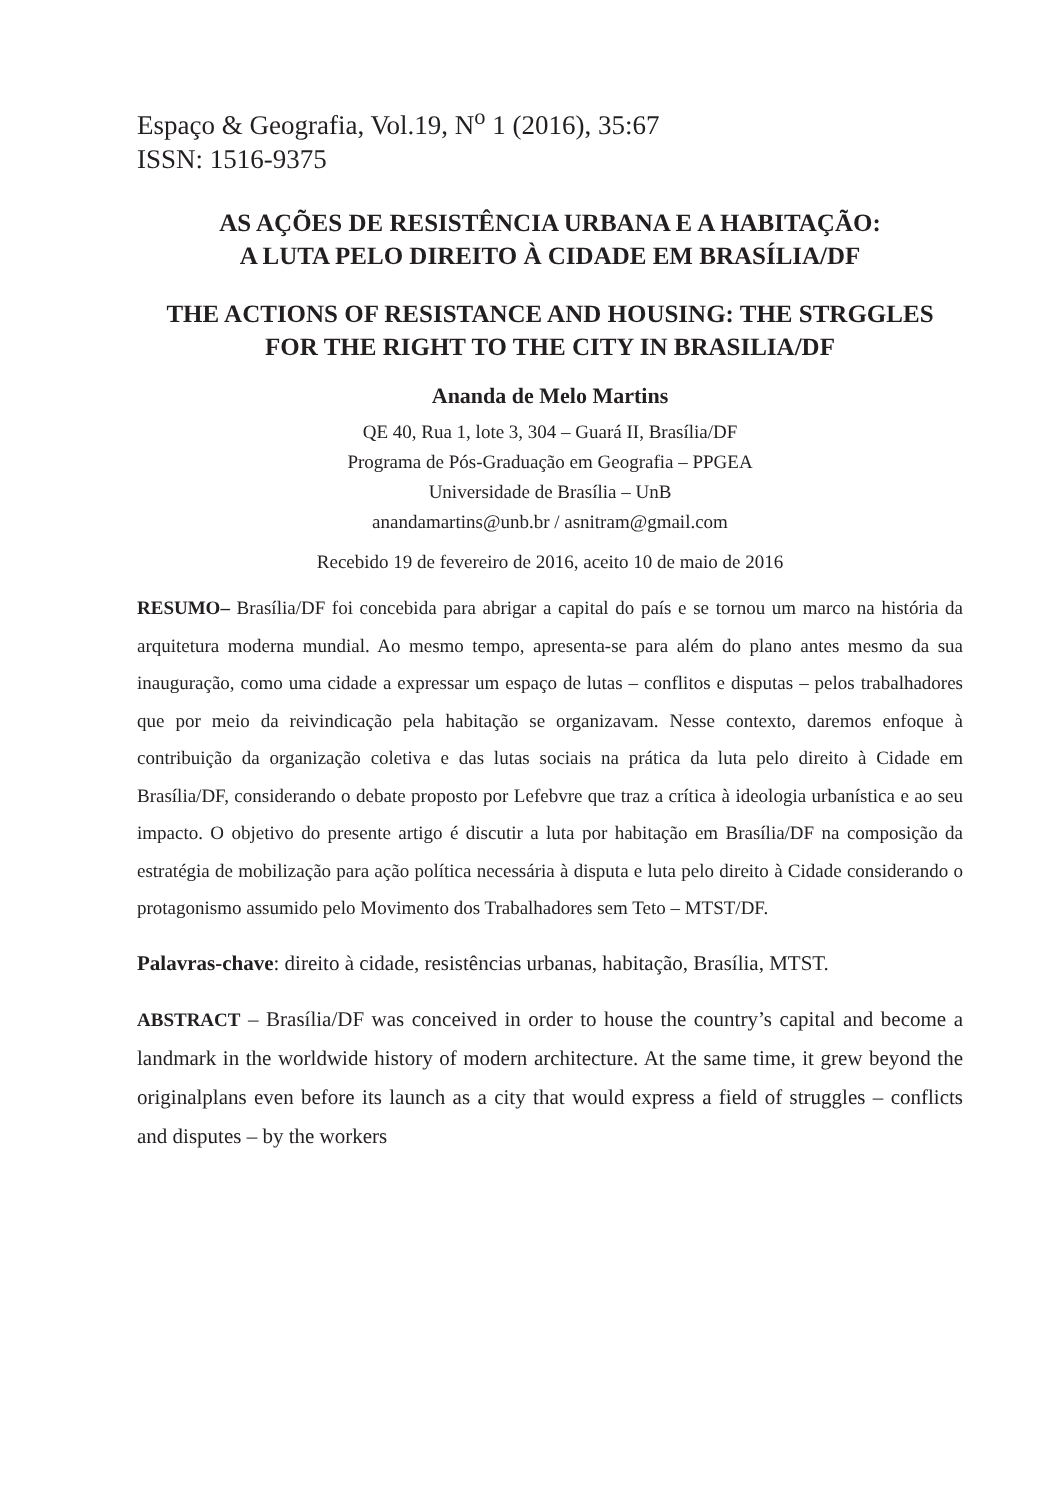Espaço & Geografia, Vol.19, N<sup>o</sup> 1 (2016), 35:67
ISSN: 1516-9375
AS AÇÕES DE RESISTÊNCIA URBANA E A HABITAÇÃO:
A LUTA PELO DIREITO À CIDADE EM BRASÍLIA/DF
THE ACTIONS OF RESISTANCE AND HOUSING: THE STRGGLES FOR THE RIGHT TO THE CITY IN BRASILIA/DF
Ananda de Melo Martins
QE 40, Rua 1, lote 3, 304 – Guará II, Brasília/DF
Programa de Pós-Graduação em Geografia – PPGEA
Universidade de Brasília – UnB
anandamartins@unb.br / asnitram@gmail.com
Recebido 19 de fevereiro de 2016, aceito 10 de maio de 2016
RESUMO– Brasília/DF foi concebida para abrigar a capital do país e se tornou um marco na história da arquitetura moderna mundial. Ao mesmo tempo, apresenta-se para além do plano antes mesmo da sua inauguração, como uma cidade a expressar um espaço de lutas – conflitos e disputas – pelos trabalhadores que por meio da reivindicação pela habitação se organizavam. Nesse contexto, daremos enfoque à contribuição da organização coletiva e das lutas sociais na prática da luta pelo direito à Cidade em Brasília/DF, considerando o debate proposto por Lefebvre que traz a crítica à ideologia urbanística e ao seu impacto. O objetivo do presente artigo é discutir a luta por habitação em Brasília/DF na composição da estratégia de mobilização para ação política necessária à disputa e luta pelo direito à Cidade considerando o protagonismo assumido pelo Movimento dos Trabalhadores sem Teto – MTST/DF.
Palavras-chave: direito à cidade, resistências urbanas, habitação, Brasília, MTST.
ABSTRACT – Brasília/DF was conceived in order to house the country’s capital and become a landmark in the worldwide history of modern architecture. At the same time, it grew beyond the originalplans even before its launch as a city that would express a field of struggles – conflicts and disputes – by the workers